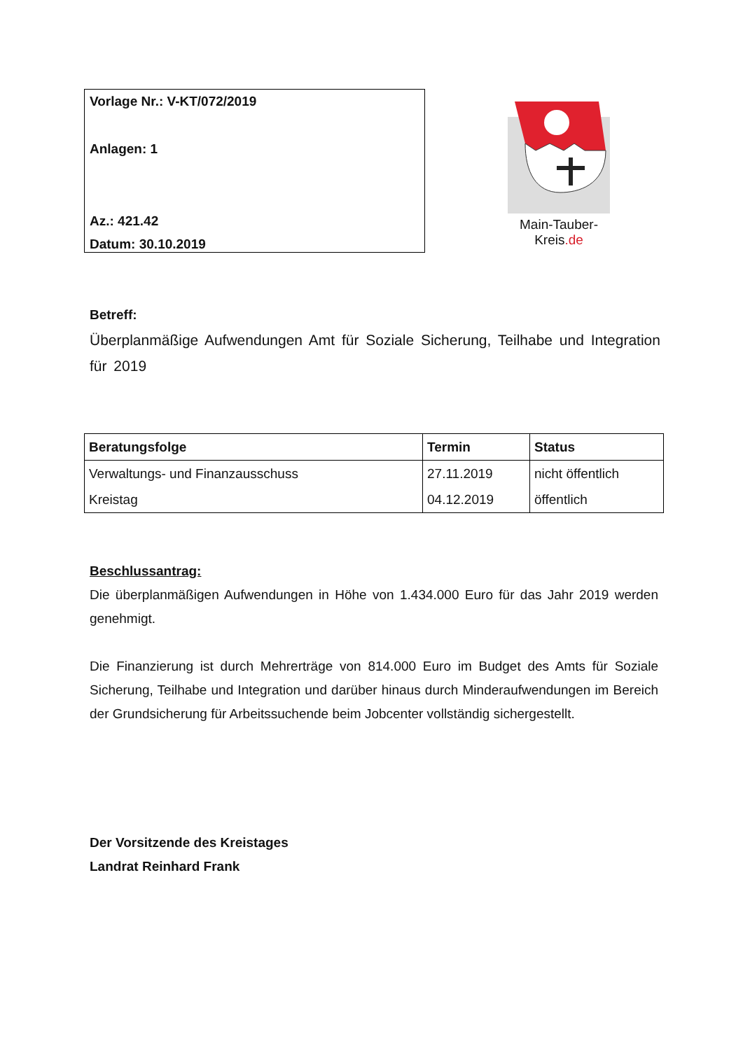Vorlage Nr.: V-KT/072/2019
Anlagen: 1
Az.: 421.42
Datum: 30.10.2019
Main-Tauber-Kreis.de
Betreff:
Überplanmäßige Aufwendungen Amt für Soziale Sicherung, Teilhabe und Integration für 2019
| Beratungsfolge | Termin | Status |
| --- | --- | --- |
| Verwaltungs- und Finanzausschuss | 27.11.2019 | nicht öffentlich |
| Kreistag | 04.12.2019 | öffentlich |
Beschlussantrag:
Die überplanmäßigen Aufwendungen in Höhe von 1.434.000 Euro für das Jahr 2019 werden genehmigt.
Die Finanzierung ist durch Mehrerträge von 814.000 Euro im Budget des Amts für Soziale Sicherung, Teilhabe und Integration und darüber hinaus durch Minderaufwendungen im Bereich der Grundsicherung für Arbeitssuchende beim Jobcenter vollständig sichergestellt.
Der Vorsitzende des Kreistages
Landrat Reinhard Frank